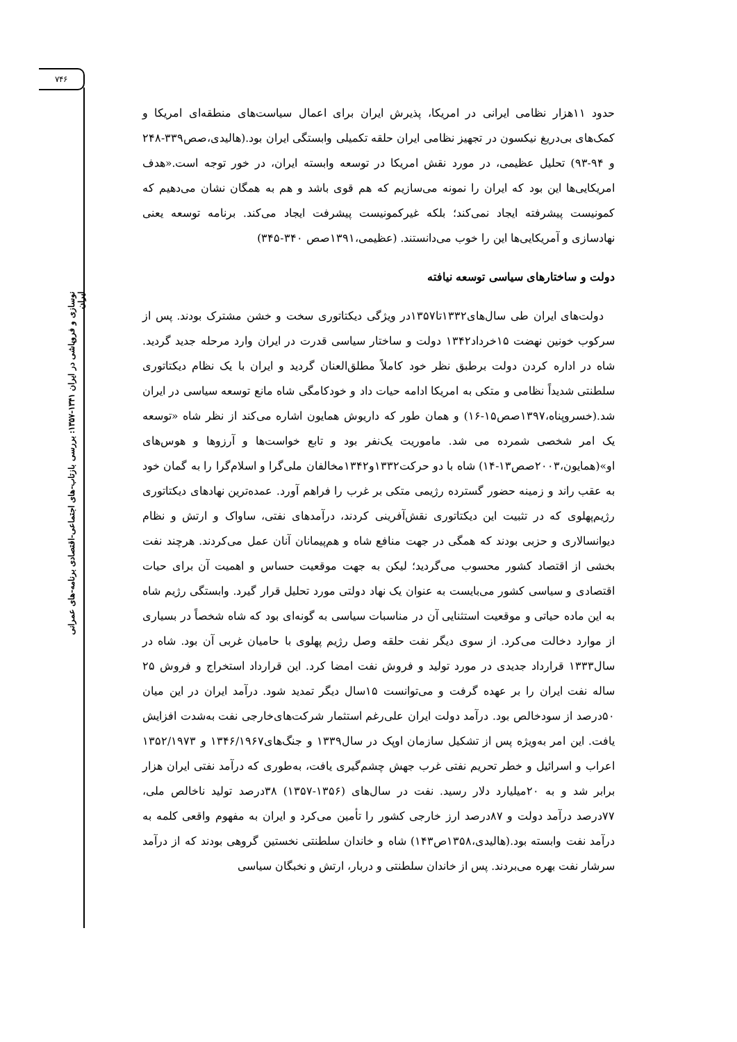۷۴۶
نوسازی و فروپاشی در ایران ۱۳۴۱-۱۳۵۷: بررسی بازتاب-های اجتماعی-اقتصادی برنامه-های عمرانی ایران
حدود ۱۱هزار نظامی ایرانی در امریکا، پذیرش ایران برای اعمال سیاست‌های منطقه‌ای امریکا و کمک‌های بی‌دریغ نیکسون در تجهیز نظامی ایران حلقه تکمیلی وابستگی ایران بود.(هالیدی،صص۳۳۹-۲۴۸ و ۹۴-۹۳) تحلیل عظیمی، در مورد نقش امریکا در توسعه وابسته ایران، در خور توجه است.«هدف امریکایی‌ها این بود که ایران را نمونه می‌سازیم که هم قوی باشد و هم به همگان نشان می‌دهیم که کمونیست پیشرفته ایجاد نمی‌کند؛ بلکه غیرکمونیست پیشرفت ایجاد می‌کند. برنامه توسعه یعنی نهادسازی و آمریکایی‌ها این را خوب می‌دانستند. (عظیمی،۱۳۹۱صص ۳۴۰-۳۴۵)
دولت و ساختارهای سیاسی توسعه نیافته
 دولت‌های ایران طی سال‌های۱۳۳۲تا۱۳۵۷در ویژگی دیکتاتوری سخت و خشن مشترک بودند. پس از سرکوب خونین نهضت ۱۵خرداد۱۳۴۲ دولت و ساختار سیاسی قدرت در ایران وارد مرحله جدید گردید. شاه در اداره کردن دولت برطبق نظر خود کاملاً مطلق‌العنان گردید و ایران با یک نظام دیکتاتوری سلطنتی شدیداً نظامی و متکی به امریکا ادامه حیات داد و خودکامگی شاه مانع توسعه سیاسی در ایران شد.(خسروپناه،۱۳۹۷صص۱۵-۱۶) و همان طور که داریوش همایون اشاره می‌کند از نظر شاه «توسعه یک امر شخصی شمرده می شد. ماموریت یک‌نفر بود و تابع خواست‌ها و آرزوها و هوس‌های او»(همایون،۲۰۰۳صص۱۳-۱۴) شاه با دو حرکت۱۳۳۲و۱۳۴۲مخالفان ملی‌گرا و اسلام‌گرا را به گمان خود به عقب راند و زمینه حضور گسترده رژیمی متکی بر غرب را فراهم آورد. عمده‌ترین نهادهای دیکتاتوری رژیم‌پهلوی که در تثبیت این دیکتاتوری نقش‌آفرینی کردند، درآمدهای نفتی، ساواک و ارتش و نظام دیوانسالاری و حزبی بودند که همگی در جهت منافع شاه و هم‌پیمانان آنان عمل می‌کردند. هرچند نفت بخشی از اقتصاد کشور محسوب می‌گردید؛ لیکن به جهت موقعیت حساس و اهمیت آن برای حیات اقتصادی و سیاسی کشور می‌بایست به عنوان یک نهاد دولتی مورد تحلیل قرار گیرد. وابستگی رژیم شاه به این ماده حیاتی و موقعیت استثنایی آن در مناسبات سیاسی به گونه‌ای بود که شاه شخصاً در بسیاری از موارد دخالت می‌کرد. از سوی دیگر نفت حلقه وصل رژیم پهلوی با حامیان غربی آن بود. شاه در سال۱۳۳۳ قرارداد جدیدی در مورد تولید و فروش نفت امضا کرد. این قرارداد استخراج و فروش ۲۵ ساله نفت ایران را بر عهده گرفت و می‌توانست ۱۵سال دیگر تمدید شود. درآمد ایران در این میان ۵۰درصد از سودخالص بود. درآمد دولت ایران علی‌رغم استثمار شرکت‌های‌خارجی نفت به‌شدت افزایش یافت. این امر به‌ویژه پس از تشکیل سازمان اوپک در سال۱۳۳۹ و جنگ‌های۱۳۴۶/۱۹۶۷ و ۱۳۵۲/۱۹۷۳ اعراب و اسرائیل و خطر تحریم نفتی غرب جهش چشم‌گیری یافت، به‌طوری که درآمد نفتی ایران هزار برابر شد و به ۲۰میلیارد دلار رسید. نفت در سال‌های (۱۳۵۶-۱۳۵۷) ۳۸درصد تولید ناخالص ملی، ۷۷درصد درآمد دولت و ۸۷درصد ارز خارجی کشور را تأمین می‌کرد و ایران به مفهوم واقعی کلمه به درآمد نفت وابسته بود.(هالیدی،۱۳۵۸ص۱۴۳) شاه و خاندان سلطنتی نخستین گروهی بودند که از درآمد سرشار نفت بهره می‌بردند. پس از خاندان سلطنتی و دربار، ارتش و نخبگان سیاسی